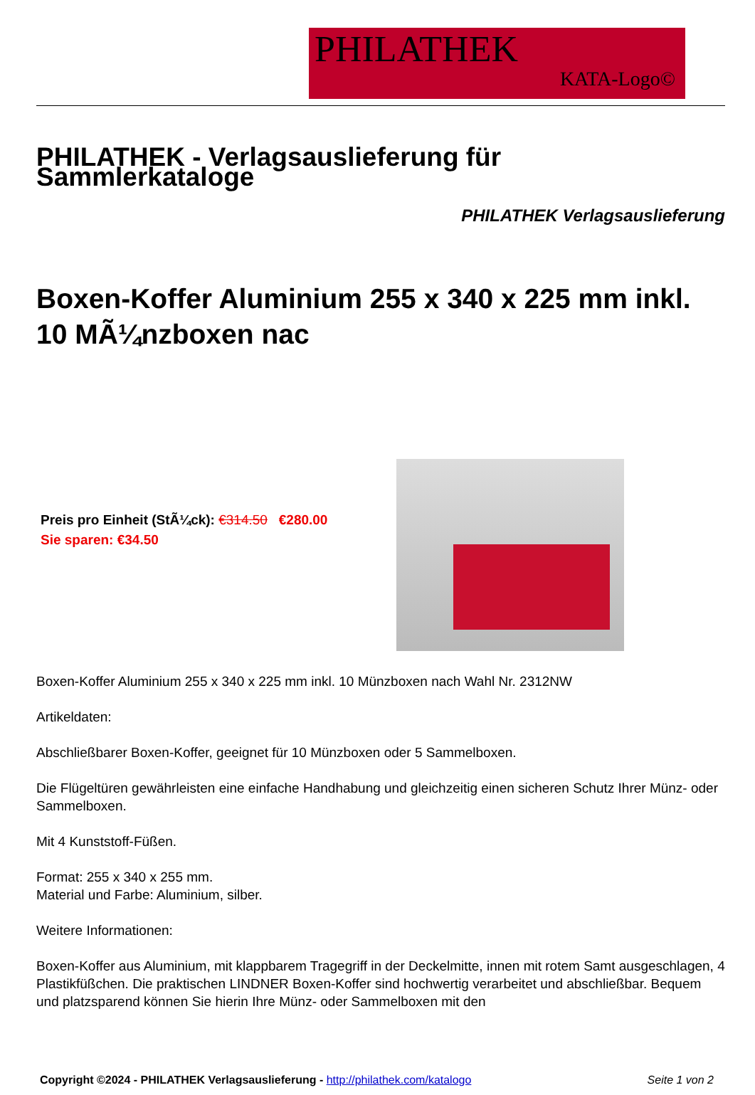PHILATHEK
KATA-Logo©
PHILATHEK - Verlagsauslieferung für Sammlerkataloge
PHILATHEK Verlagsauslieferung
Boxen-Koffer Aluminium 255 x 340 x 225 mm inkl. 10 MÃ¼nzboxen nac
Preis pro Einheit (StÃ¼ck): €314.50 €280.00
Sie sparen: €34.50
Boxen-Koffer Aluminium 255 x 340 x 225 mm inkl. 10 Münzboxen nach Wahl Nr. 2312NW
Artikeldaten:
Abschließbarer Boxen-Koffer, geeignet für 10 Münzboxen oder 5 Sammelboxen.
Die Flügeltüren gewährleisten eine einfache Handhabung und gleichzeitig einen sicheren Schutz Ihrer Münz- oder Sammelboxen.
Mit 4 Kunststoff-Füßen.
Format: 255 x 340 x 255 mm.
Material und Farbe: Aluminium, silber.
Weitere Informationen:
Boxen-Koffer aus Aluminium, mit klappbarem Tragegriff in der Deckelmitte, innen mit rotem Samt ausgeschlagen, 4 Plastikfüßchen. Die praktischen LINDNER Boxen-Koffer sind hochwertig verarbeitet und abschließbar. Bequem und platzsparend können Sie hierin Ihre Münz- oder Sammelboxen mit den
Copyright ©2024 - PHILATHEK Verlagsauslieferung - http://philathek.com/katalogo Seite 1 von 2